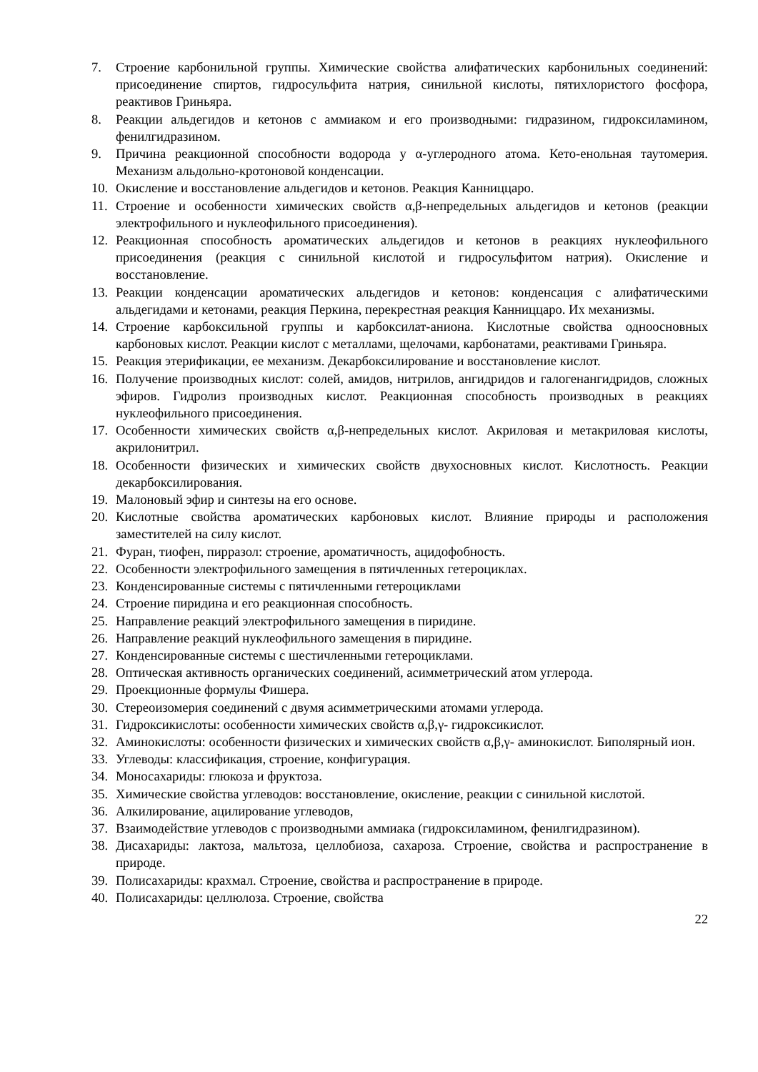7. Строение карбонильной группы. Химические свойства алифатических карбонильных соединений: присоединение спиртов, гидросульфита натрия, синильной кислоты, пятихлористого фосфора, реактивов Гриньяра.
8. Реакции альдегидов и кетонов с аммиаком и его производными: гидразином, гидроксиламином, фенилгидразином.
9. Причина реакционной способности водорода у α-углеродного атома. Кето-енольная таутомерия. Механизм альдольно-кротоновой конденсации.
10. Окисление и восстановление альдегидов и кетонов. Реакция Канниццаро.
11. Строение и особенности химических свойств α,β-непредельных альдегидов и кетонов (реакции электрофильного и нуклеофильного присоединения).
12. Реакционная способность ароматических альдегидов и кетонов в реакциях нуклеофильного присоединения (реакция с синильной кислотой и гидросульфитом натрия). Окисление и восстановление.
13. Реакции конденсации ароматических альдегидов и кетонов: конденсация с алифатическими альдегидами и кетонами, реакция Перкина, перекрестная реакция Канниццаро. Их механизмы.
14. Строение карбоксильной группы и карбоксилат-аниона. Кислотные свойства одноосновных карбоновых кислот. Реакции кислот с металлами, щелочами, карбонатами, реактивами Гриньяра.
15. Реакция этерификации, ее механизм. Декарбоксилирование и восстановление кислот.
16. Получение производных кислот: солей, амидов, нитрилов, ангидридов и галогенангидридов, сложных эфиров. Гидролиз производных кислот. Реакционная способность производных в реакциях нуклеофильного присоединения.
17. Особенности химических свойств α,β-непредельных кислот. Акриловая и метакриловая кислоты, акрилонитрил.
18. Особенности физических и химических свойств двухосновных кислот. Кислотность. Реакции декарбоксилирования.
19. Малоновый эфир и синтезы на его основе.
20. Кислотные свойства ароматических карбоновых кислот. Влияние природы и расположения заместителей на силу кислот.
21. Фуран, тиофен, пирразол: строение, ароматичность, ацидофобность.
22. Особенности электрофильного замещения в пятичленных гетероциклах.
23. Конденсированные системы с пятичленными гетероциклами
24. Строение пиридина и его реакционная способность.
25. Направление реакций электрофильного замещения в пиридине.
26. Направление реакций нуклеофильного замещения в пиридине.
27. Конденсированные системы с шестичленными гетероциклами.
28. Оптическая активность органических соединений, асимметрический атом углерода.
29. Проекционные формулы Фишера.
30. Стереоизомерия соединений с двумя асимметрическими атомами углерода.
31. Гидроксикислоты: особенности химических свойств α,β,γ- гидроксикислот.
32. Аминокислоты: особенности физических и химических свойств α,β,γ- аминокислот. Биполярный ион.
33. Углеводы: классификация, строение, конфигурация.
34. Моносахариды: глюкоза и фруктоза.
35. Химические свойства углеводов: восстановление, окисление, реакции с синильной кислотой.
36. Алкилирование, ацилирование углеводов,
37. Взаимодействие углеводов с производными аммиака (гидроксиламином, фенилгидразином).
38. Дисахариды: лактоза, мальтоза, целлобиоза, сахароза. Строение, свойства и распространение в природе.
39. Полисахариды: крахмал. Строение, свойства и распространение в природе.
40. Полисахариды: целлюлоза. Строение, свойства
22